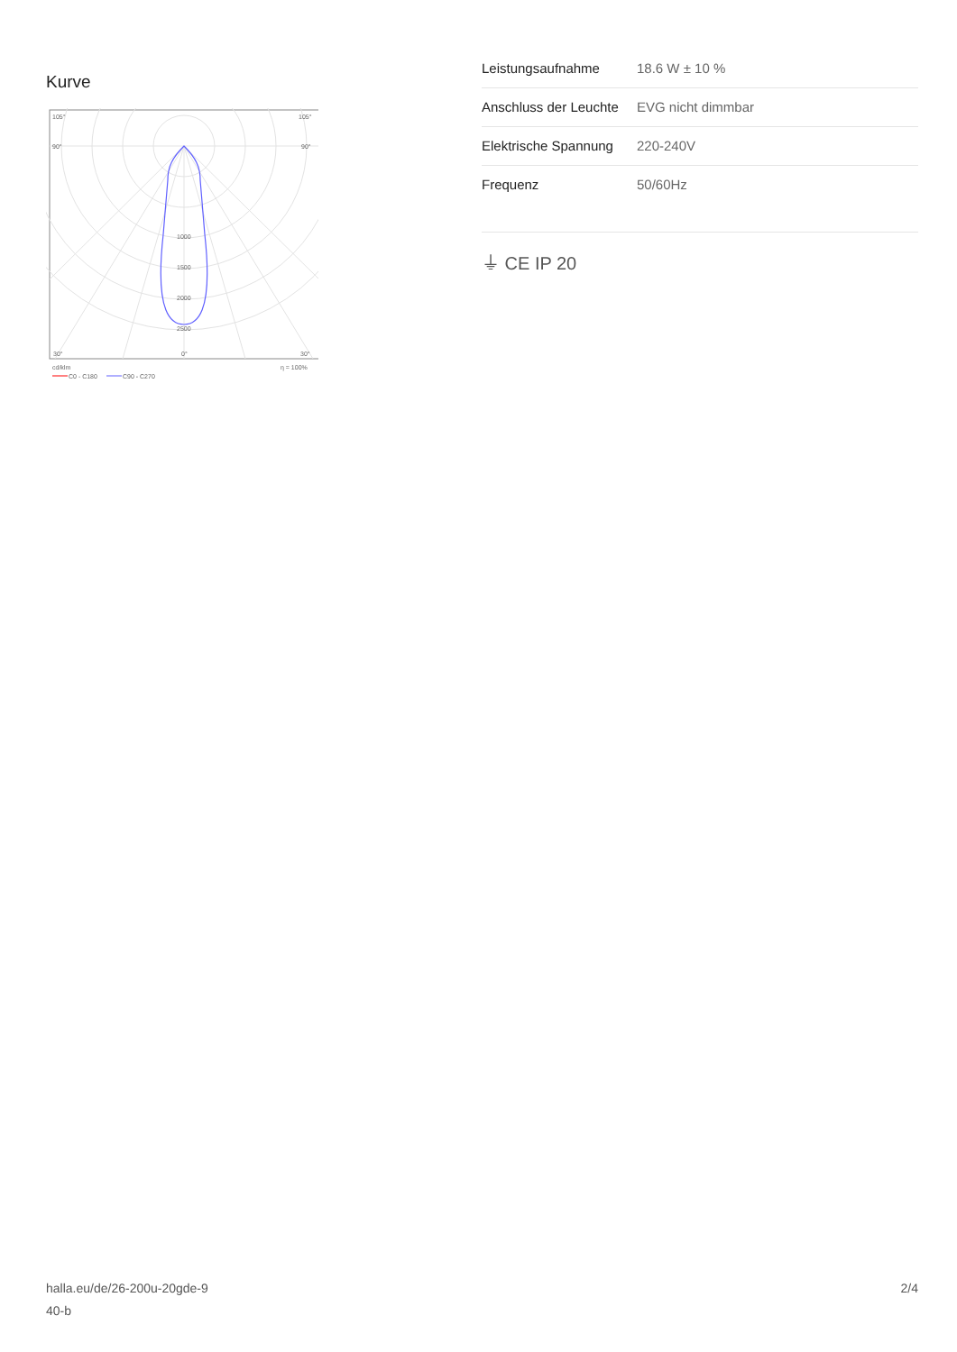Kurve
105°
105°
90°
90°
1000
1500
2000
2500
30°
0°
30°
cd/klm
η = 100%
C0 - C180
C90 - C270
| Leistungsaufnahme | 18.6 W ± 10 % |
| Anschluss der Leuchte | EVG nicht dimmbar |
| Elektrische Spannung | 220-240V |
| Frequenz | 50/60Hz |
⏚ CE IP 20
halla.eu/de/26-200u-20gde-9
40-b
2/4